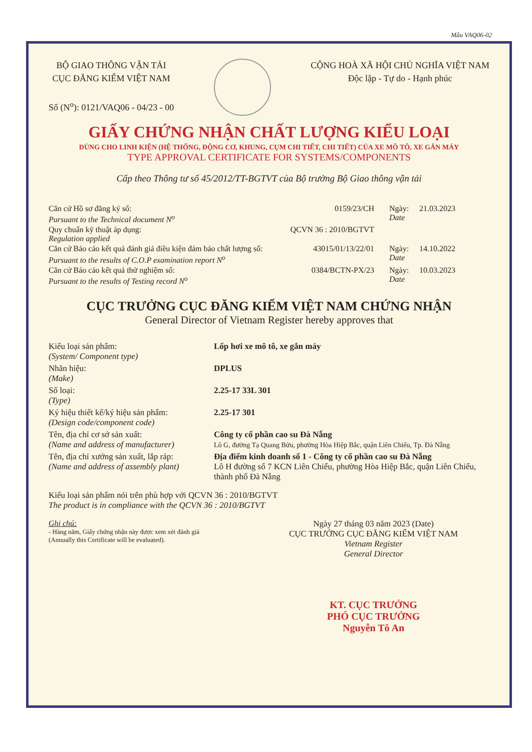Mẫu VAQ06-02
BỘ GIAO THÔNG VẬN TẢI
CỤC ĐĂNG KIỂM VIỆT NAM
Số (N<sup>o</sup>): 0121/VAQ06 - 04/23 - 00
CỘNG HOÀ XÃ HỘI CHỦ NGHĨA VIỆT NAM
Độc lập - Tự do - Hạnh phúc
GIẤY CHỨNG NHẬN CHẤT LƯỢNG KIỂU LOẠI
DÙNG CHO LINH KIỆN (HỆ THỐNG, ĐỘNG CƠ, KHUNG, CỤM CHI TIẾT, CHI TIẾT) CỦA XE MÔ TÔ, XE GẮN MÁY
TYPE APPROVAL CERTIFICATE FOR SYSTEMS/COMPONENTS
Cấp theo Thông tư số 45/2012/TT-BGTVT của Bộ trưởng Bộ Giao thông vận tải
Căn cứ Hồ sơ đăng ký số:
Pursuant to the Technical document N<sup>o</sup>
0159/23/CH Ngày:
Date
21.03.2023
Quy chuẩn kỹ thuật áp dụng:
Regulation applied
QCVN 36 : 2010/BGTVT
Căn cứ Báo cáo kết quả đánh giá điều kiện đảm bảo chất lượng số:
Pursuant to the results of C.O.P examination report N<sup>o</sup>
43015/01/13/22/01 Ngày:
Date
14.10.2022
Căn cứ Báo cáo kết quả thử nghiệm số:
Pursuant to the results of Testing record N<sup>o</sup>
0384/BCTN-PX/23 Ngày:
Date
10.03.2023
CỤC TRƯỞNG CỤC ĐĂNG KIỂM VIỆT NAM CHỨNG NHẬN
General Director of Vietnam Register hereby approves that
Kiểu loại sản phẩm:
(System/ Component type)
Lốp hơi xe mô tô, xe gắn máy
Nhãn hiệu:
(Make)
DPLUS
Số loại:
(Type)
2.25-17 33L 301
Ký hiệu thiết kế/ký hiệu sản phẩm:
(Design code/component code)
2.25-17 301
Tên, địa chỉ cơ sở sản xuất:
(Name and address of manufacturer)
Công ty cổ phần cao su Đà Nẵng
Lô G, đường Tạ Quang Bửu, phường Hòa Hiệp Bắc, quận Liên Chiểu, Tp. Đà Nẵng
Tên, địa chỉ xưởng sản xuất, lắp ráp:
(Name and address of assembly plant)
Địa điểm kinh doanh số 1 - Công ty cổ phần cao su Đà Nẵng
Lô H đường số 7 KCN Liên Chiểu, phường Hòa Hiệp Bắc, quận Liên Chiểu, thành phố Đà Nẵng
Kiểu loại sản phẩm nói trên phù hợp với QCVN 36 : 2010/BGTVT
The product is in compliance with the QCVN 36 : 2010/BGTVT
Ghi chú:
- Hàng năm, Giấy chứng nhận này được xem xét đánh giá
(Annually this Certificate will be evaluated).
Ngày 27 tháng 03 năm 2023 (Date)
CỤC TRƯỞNG CỤC ĐĂNG KIỂM VIỆT NAM
Vietnam Register
General Director
KT. CỤC TRƯỞNG
PHÓ CỤC TRƯỞNG
Nguyễn Tô An